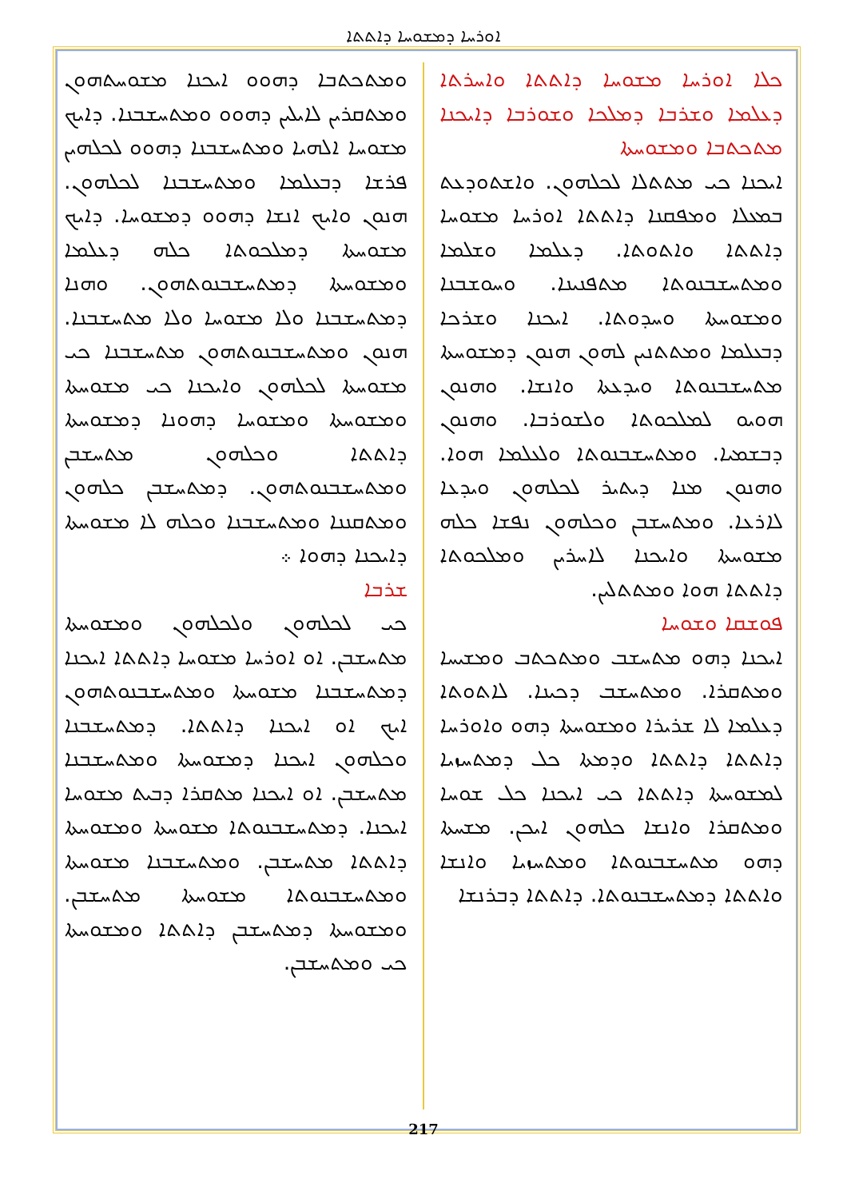ܐܘܪܚܐ ܕܡܫܘܚܐ ܕܐܬܬܐ
ܟܠܐ ܐܘܪܚܐ ܡܫܘܚܐ ܕܐܬܬܐ ܘܐܚܪܬܐ ܕܥܠܡܐ ܘܫܪܒܐ ܕܡܠܟܐ ܘܫܘܪܒܐ ܕܐܝܟܢܐ ܡܬܟܬܒܐ ܘܡܫܘܚܬܐ
ܐܝܟܢܐ ܟܝ ܡܬܬܠܐ ܠܟܠܗܘܢ. ܘܐܫܬܘܕܥܬ ܒܡܥܠܐ ܘܡܦܩܢܐ ܕܐܬܬܐ ܐܘܪܚܐ ܡܫܘܚܐ ܕܐܬܬܐ ܘܐܬܘܬܐ. ܕܥܠܡܐ ܘܫܠܡܐ ܘܡܬܚܫܒܢܘܬܐ ܡܬܦܢܝܢܐ. ܘܚܘܫܒܢܐ ܘܡܫܘܚܬܐ ܘܚܕܘܬܐ. ܐܝܟܢܐ ܘܫܪܟܐ ܕܒܥܠܡܐ ܘܡܬܬܢܝܢ ܠܗܘܢ ܗܢܘܢ ܕܡܫܘܚܬܐ ܡܬܚܫܒܢܘܬܐ ܘܝܕܥܬܐ ܘܐܢܫܐ. ܘܗܢܘܢ ܗܘܝܘ ܠܡܠܟܘܬܐ ܘܠܫܘܪܒܐ. ܘܗܢܘܢ ܕܒܫܡܝܐ. ܘܡܬܚܫܒܢܘܬܐ ܘܠܥܠܡܐ ܗܘܐ. ܘܗܢܘܢ ܡܢܐ ܕܝܬܝܪ ܠܟܠܗܘܢ ܘܝܕܥܐ ܠܐܪܥܐ. ܘܡܬܚܫܒܢ ܘܟܠܗܘܢ ܢܦܫܐ ܟܠܗ ܡܫܘܚܬܐ ܘܐܝܟܢܐ ܠܐܚܪܝܢ ܘܡܠܟܘܬܐ ܕܐܬܬܐ ܗܘܐ ܘܡܬܬܠܝܢ.
ܦܘܫܩܐ ܘܫܘܚܐ
ܐܝܟܢܐ ܕܗܘ ܡܬܚܫܒ ܘܡܬܟܬܒ ܘܡܫܝܚܐ ܘܡܬܩܪܐ. ܘܡܬܚܫܒ ܕܟܝܢܐ. ܠܐܬܘܬܐ ܕܥܠܡܐ ܠܐ ܫܪܝܪܐ ܘܡܫܘܚܬܐ ܕܗܘ ܘܐܘܪܚܐ ܕܐܬܬܐ ܕܐܬܬܐ ܘܕܡܬܐ ܟܠ ܕܡܬܚܙܝܐ ܠܡܫܘܚܬܐ ܕܐܬܬܐ ܟܝ ܐܝܟܢܐ ܟܠ ܫܘܚܐ ܘܡܬܩܪܐ ܘܐܢܫܐ ܟܠܗܘܢ ܐܝܟܢ. ܡܫܚܬܐ ܕܗܘ ܡܬܚܫܒܢܘܬܐ ܘܡܬܚܙܝܐ ܘܐܢܫܐ ܘܐܬܬܐ ܕܡܬܚܫܒܢܘܬܐ. ܕܐܬܬܐ ܕܒܪܢܫܐ
ܘܡܬܟܬܒܐ ܕܗܘܘ ܐܝܟܢܐ ܡܫܘܚܬܗܘܢ ܘܡܬܩܪܝܢ ܠܐܝܠܝܢ ܕܗܘܘ ܘܡܬܚܫܒܢܐ. ܕܐܝܟ ܡܫܘܚܐ ܐܠܗܝܐ ܘܡܬܚܫܒܢܐ ܕܗܘܘ ܠܟܠܗܝܢ ܦܪܫܐ ܕܒܥܠܡܐ ܘܡܬܚܫܒܢܐ ܠܟܠܗܘܢ. ܗܢܘܢ ܘܐܝܟ ܐܢܫܐ ܕܗܘܘ ܕܡܫܘܚܐ. ܕܐܝܟ ܡܫܘܚܬܐ ܕܡܠܟܘܬܐ ܟܠܗ ܕܥܠܡܐ ܘܡܫܘܚܬܐ ܕܡܬܚܫܒܢܘܬܗܘܢ. ܘܗܢܐ ܕܡܬܚܫܒܢܐ ܘܠܐ ܡܫܘܚܐ ܘܠܐ ܡܬܚܫܒܢܐ. ܗܢܘܢ ܘܡܬܚܫܒܢܘܬܗܘܢ ܡܬܚܫܒܢܐ ܟܝ ܡܫܘܚܬܐ ܠܟܠܗܘܢ ܘܐܝܟܢܐ ܟܝ ܡܫܘܚܬܐ ܘܡܫܘܚܬܐ ܘܡܫܘܚܐ ܕܗܘܢܐ ܕܡܫܘܚܬܐ ܕܐܬܬܐ ܘܟܠܗܘܢ ܡܬܚܫܒܢ ܘܡܬܚܫܒܢܘܬܗܘܢ. ܕܡܬܚܫܒܢ ܟܠܗܘܢ ܘܡܬܩܢܢܐ ܘܡܬܚܫܒܢܐ ܘܟܠܗ ܠܐ ܡܫܘܚܬܐ ܕܐܝܟܢܐ ܕܗܘܐ ܀
ܫܪܒܐ
ܟܝ ܠܟܠܗܘܢ ܘܠܟܠܗܘܢ ܘܡܫܘܚܬܐ ܡܬܚܫܒܢ. ܐܘ ܐܘܪܚܐ ܡܫܘܚܐ ܕܐܬܬܐ ܐܝܟܢܐ ܕܡܬܚܫܒܢܐ ܡܫܘܚܬܐ ܘܡܬܚܫܒܢܘܬܗܘܢ ܐܝܟ ܐܘ ܐܝܟܢܐ ܕܐܬܬܐ. ܕܡܬܚܫܒܢܐ ܘܟܠܗܘܢ ܐܝܟܢܐ ܕܡܫܘܚܬܐ ܘܡܬܚܫܒܢܐ ܡܬܚܫܒܢ. ܐܘ ܐܝܟܢܐ ܡܬܩܪܐ ܕܒܝܬ ܡܫܘܚܐ ܐܝܟܢܐ. ܕܡܬܚܫܒܢܘܬܐ ܡܫܘܚܬܐ ܘܡܫܘܚܬܐ ܕܐܬܬܐ ܡܬܚܫܒܢ. ܘܡܬܚܫܒܢܐ ܡܫܘܚܬܐ ܘܡܬܚܫܒܢܘܬܐ ܡܫܘܚܬܐ ܡܬܚܫܒܢ. ܘܡܫܘܚܬܐ ܕܡܬܚܫܒܢ ܕܐܬܬܐ ܘܡܫܘܚܬܐ ܟܝ ܘܡܬܚܫܒܢ.
217